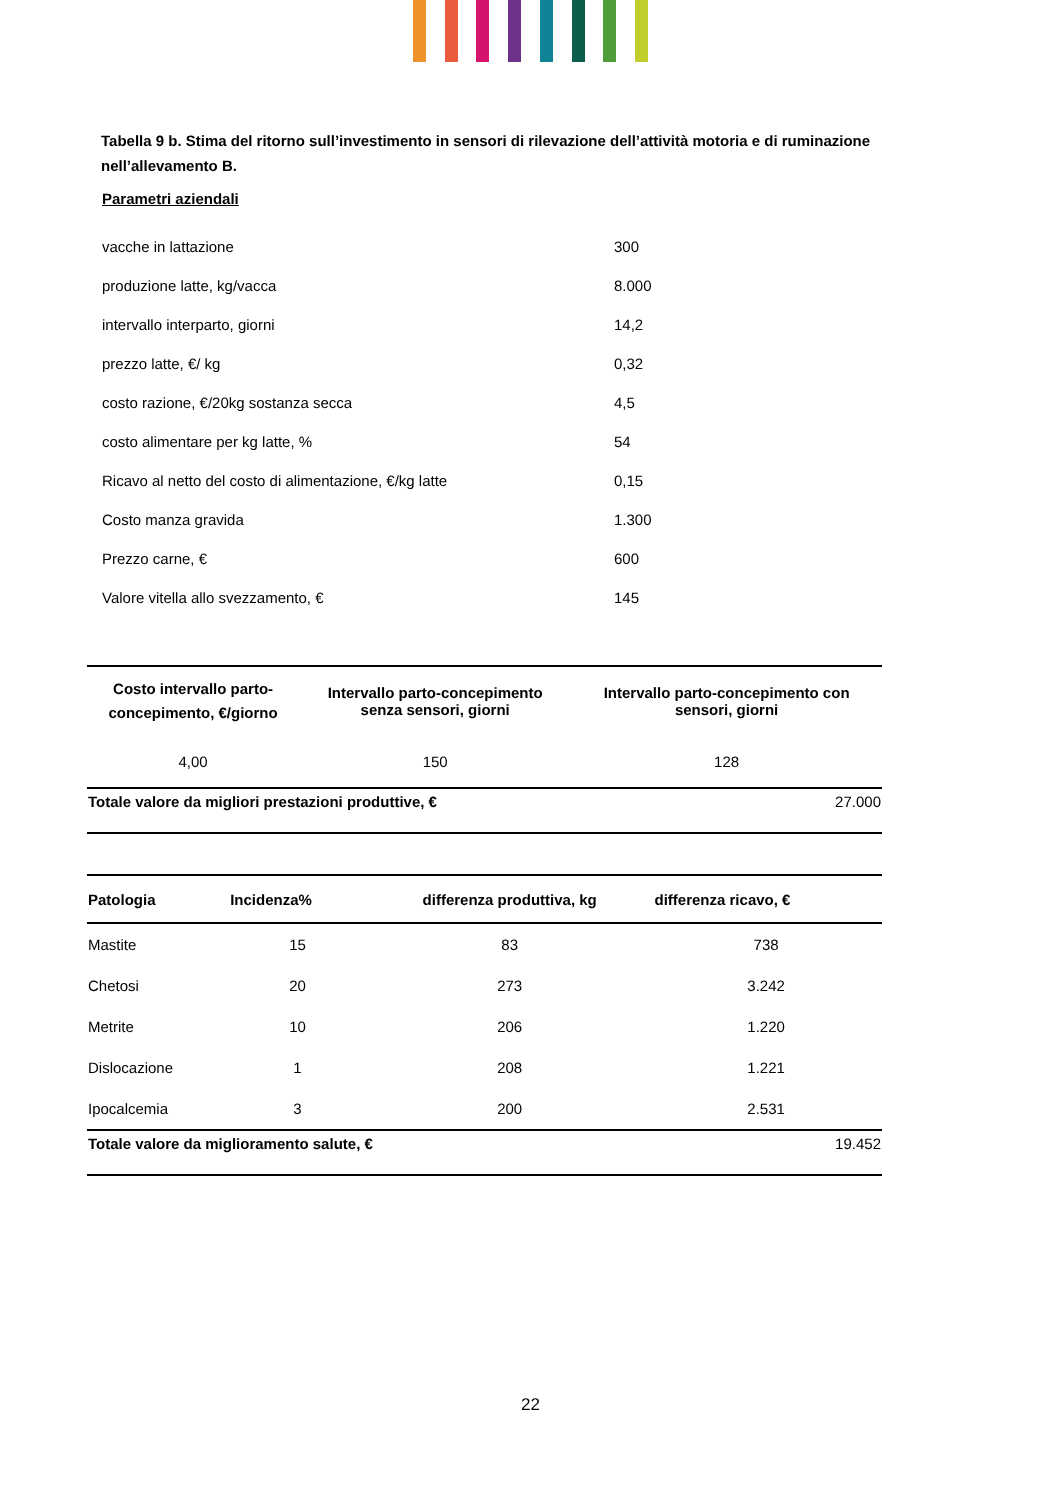Tabella 9 b. Stima del ritorno sull’investimento in sensori di rilevazione dell’attività motoria e di ruminazione nell’allevamento B.
Parametri aziendali
| vacche in lattazione | 300 |
| produzione latte, kg/vacca | 8.000 |
| intervallo interparto, giorni | 14,2 |
| prezzo latte, €/ kg | 0,32 |
| costo razione, €/20kg sostanza secca | 4,5 |
| costo alimentare per kg latte, % | 54 |
| Ricavo al netto del costo di alimentazione, €/kg latte | 0,15 |
| Costo manza gravida | 1.300 |
| Prezzo carne, € | 600 |
| Valore vitella allo svezzamento, € | 145 |
| Costo intervallo parto- concepimento, €/giorno | Intervallo parto-concepimento senza sensori, giorni | Intervallo parto-concepimento con sensori, giorni |
| --- | --- | --- |
| 4,00 | 150 | 128 |
| Totale valore da migliori prestazioni produttive, € | | 27.000 |
| Patologia | Incidenza% | differenza produttiva, kg | differenza ricavo, € | |
| --- | --- | --- | --- | --- |
| Mastite | 15 | 83 | 738 | |
| Chetosi | 20 | 273 | 3.242 | |
| Metrite | 10 | 206 | 1.220 | |
| Dislocazione | 1 | 208 | 1.221 | |
| Ipocalcemia | 3 | 200 | 2.531 | |
| Totale valore da miglioramento salute, € | | | 19.452 | |
22